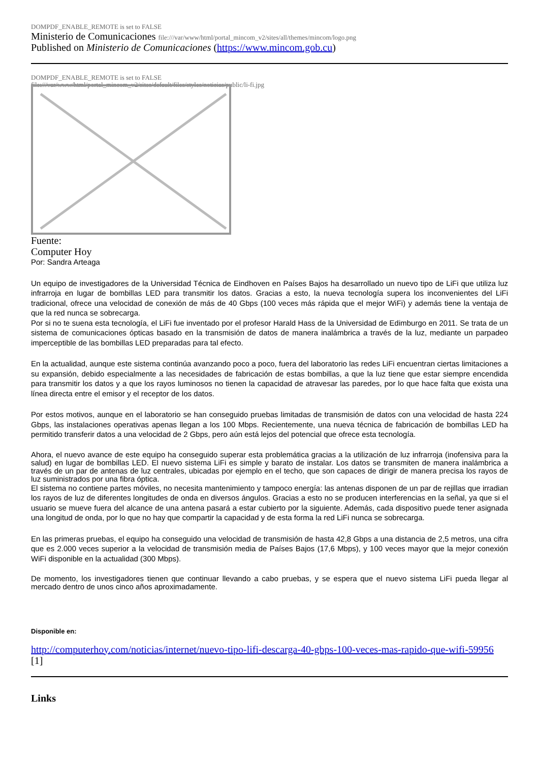DOMPDF_ENABLE_REMOTE is set to FALSE
Ministerio de Comunicaciones file:///var/www/html/portal_mincom_v2/sites/all/themes/mincom/logo.png
Published on Ministerio de Comunicaciones (https://www.mincom.gob.cu)
DOMPDF_ENABLE_REMOTE is set to FALSE
file:///var/www/html/portal_mincom_v2/sites/default/files/styles/noticias/public/li-fi.jpg
Fuente:
Computer Hoy
Por: Sandra Arteaga
Un equipo de investigadores de la Universidad Técnica de Eindhoven en Países Bajos ha desarrollado un nuevo tipo de LiFi que utiliza luz infrarroja en lugar de bombillas LED para transmitir los datos. Gracias a esto, la nueva tecnología supera los inconvenientes del LiFi tradicional, ofrece una velocidad de conexión de más de 40 Gbps (100 veces más rápida que el mejor WiFi) y además tiene la ventaja de que la red nunca se sobrecarga.
Por si no te suena esta tecnología, el LiFi fue inventado por el profesor Harald Hass de la Universidad de Edimburgo en 2011. Se trata de un sistema de comunicaciones ópticas basado en la transmisión de datos de manera inalámbrica a través de la luz, mediante un parpadeo imperceptible de las bombillas LED preparadas para tal efecto.
En la actualidad, aunque este sistema continúa avanzando poco a poco, fuera del laboratorio las redes LiFi encuentran ciertas limitaciones a su expansión, debido especialmente a las necesidades de fabricación de estas bombillas, a que la luz tiene que estar siempre encendida para transmitir los datos y a que los rayos luminosos no tienen la capacidad de atravesar las paredes, por lo que hace falta que exista una línea directa entre el emisor y el receptor de los datos.
Por estos motivos, aunque en el laboratorio se han conseguido pruebas limitadas de transmisión de datos con una velocidad de hasta 224 Gbps, las instalaciones operativas apenas llegan a los 100 Mbps. Recientemente, una nueva técnica de fabricación de bombillas LED ha permitido transferir datos a una velocidad de 2 Gbps, pero aún está lejos del potencial que ofrece esta tecnología.
Ahora, el nuevo avance de este equipo ha conseguido superar esta problemática gracias a la utilización de luz infrarroja (inofensiva para la salud) en lugar de bombillas LED. El nuevo sistema LiFi es simple y barato de instalar. Los datos se transmiten de manera inalámbrica a través de un par de antenas de luz centrales, ubicadas por ejemplo en el techo, que son capaces de dirigir de manera precisa los rayos de luz suministrados por una fibra óptica.
El sistema no contiene partes móviles, no necesita mantenimiento y tampoco energía: las antenas disponen de un par de rejillas que irradian los rayos de luz de diferentes longitudes de onda en diversos ángulos. Gracias a esto no se producen interferencias en la señal, ya que si el usuario se mueve fuera del alcance de una antena pasará a estar cubierto por la siguiente. Además, cada dispositivo puede tener asignada una longitud de onda, por lo que no hay que compartir la capacidad y de esta forma la red LiFi nunca se sobrecarga.
En las primeras pruebas, el equipo ha conseguido una velocidad de transmisión de hasta 42,8 Gbps a una distancia de 2,5 metros, una cifra que es 2.000 veces superior a la velocidad de transmisión media de Países Bajos (17,6 Mbps), y 100 veces mayor que la mejor conexión WiFi disponible en la actualidad (300 Mbps).
De momento, los investigadores tienen que continuar llevando a cabo pruebas, y se espera que el nuevo sistema LiFi pueda llegar al mercado dentro de unos cinco años aproximadamente.
Disponible en:
http://computerhoy.com/noticias/internet/nuevo-tipo-lifi-descarga-40-gbps-100-veces-mas-rapido-que-wifi-59956 [1]
Links